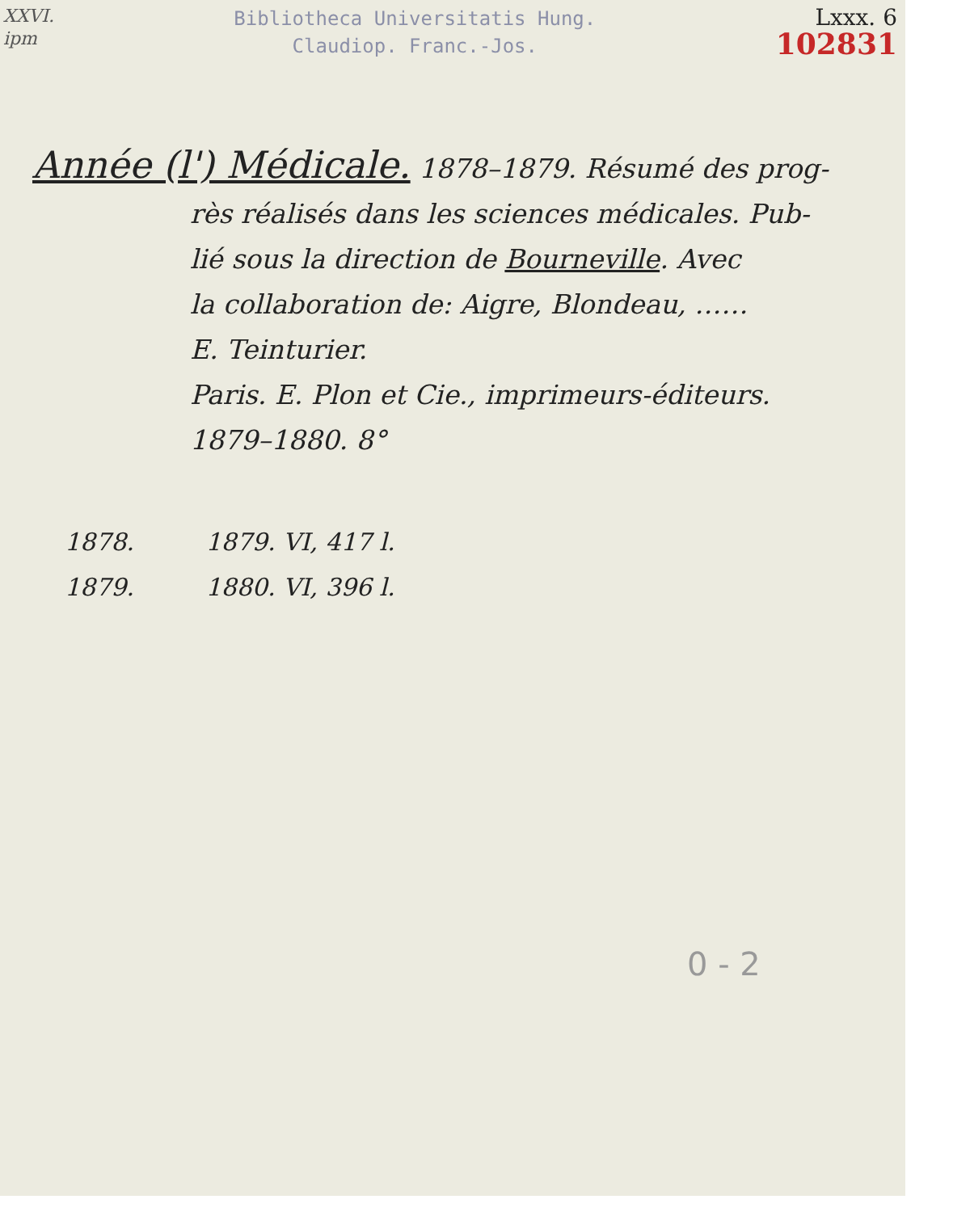XXVI.
ipm
Bibliotheca Universitatis Hung.
Claudiop. Franc.-Jos.
Lxxx. 6
102831
Année (l') Médicale. 1878–1879. Résumé des prog-
rès réalisés dans les sciences médicales. Pub-
lié sous la direction de Bourneville. Avec
la collaboration de: Aigre, Blondeau, ……
E. Teinturier.
Paris. E. Plon et Cie., imprimeurs-éditeurs.
1879–1880. 8°
1878. 1879. VI, 417 l.
1879. 1880. VI, 396 l.
0 - 2